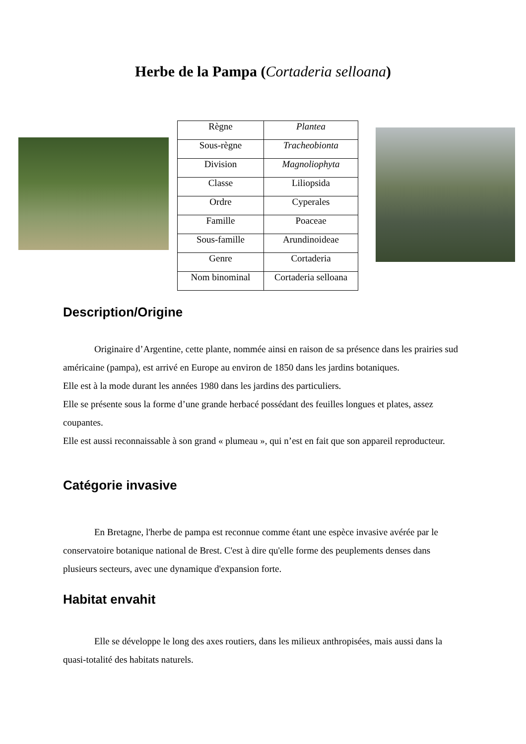Herbe de la Pampa (Cortaderia selloana)
| Règne | Plantea |
| Sous-règne | Tracheobionta |
| Division | Magnoliophyta |
| Classe | Liliopsida |
| Ordre | Cyperales |
| Famille | Poaceae |
| Sous-famille | Arundinoideae |
| Genre | Cortaderia |
| Nom binominal | Cortaderia selloana |
Description/Origine
Originaire d’Argentine, cette plante, nommée ainsi en raison de sa présence dans les prairies sud américaine (pampa), est arrivé en Europe au environ de 1850 dans les jardins botaniques.
Elle est à la mode durant les années 1980 dans les jardins des particuliers.
Elle se présente sous la forme d’une grande herbacé possédant des feuilles longues et plates, assez coupantes.
Elle est aussi reconnaissable à son grand « plumeau », qui n’est en fait que son appareil reproducteur.
Catégorie invasive
En Bretagne, l'herbe de pampa est reconnue comme étant une espèce invasive avérée par le conservatoire botanique national de Brest. C'est à dire qu'elle forme des peuplements denses dans plusieurs secteurs, avec une dynamique d'expansion forte.
Habitat envahit
Elle se développe le long des axes routiers, dans les milieux anthropisées, mais aussi dans la quasi-totalité des habitats naturels.